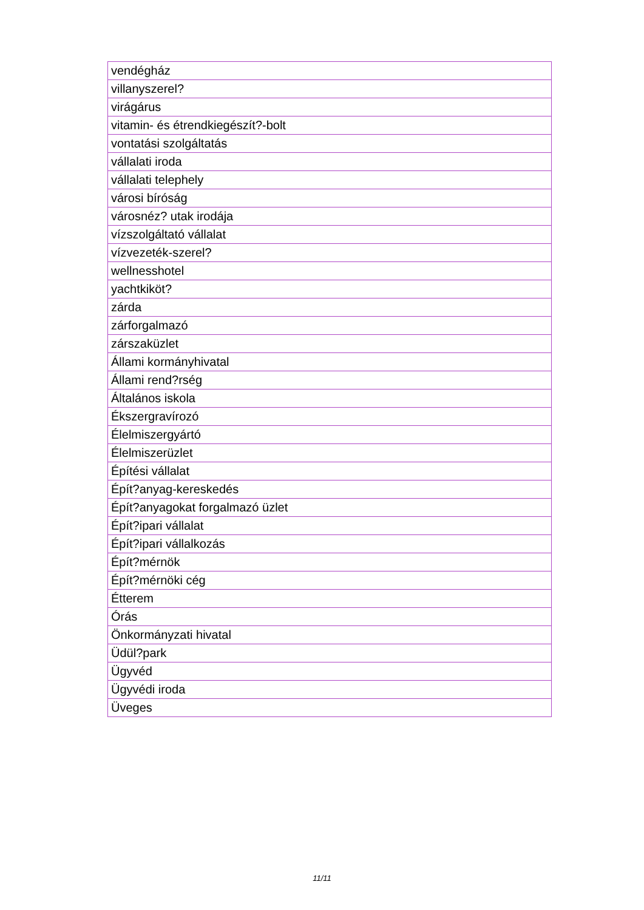| vendégház |
| villanyszerel? |
| virágárus |
| vitamin- és étrendkiegészít?-bolt |
| vontatási szolgáltatás |
| vállalati iroda |
| vállalati telephely |
| városi bíróság |
| városnéz? utak irodája |
| vízszolgáltató vállalat |
| vízvezeték-szerel? |
| wellnesshotel |
| yachtkiköt? |
| zárda |
| zárforgalmazó |
| zárszaküzlet |
| Állami kormányhivatal |
| Állami rend?rség |
| Általános iskola |
| Ékszergravírozó |
| Élelmiszergyártó |
| Élelmiszerüzlet |
| Építési vállalat |
| Épít?anyag-kereskedés |
| Épít?anyagokat forgalmazó üzlet |
| Épít?ipari vállalat |
| Épít?ipari vállalkozás |
| Épít?mérnök |
| Épít?mérnöki cég |
| Étterem |
| Órás |
| Önkormányzati hivatal |
| Üdül?park |
| Ügyvéd |
| Ügyvédi iroda |
| Üveges |
11/11